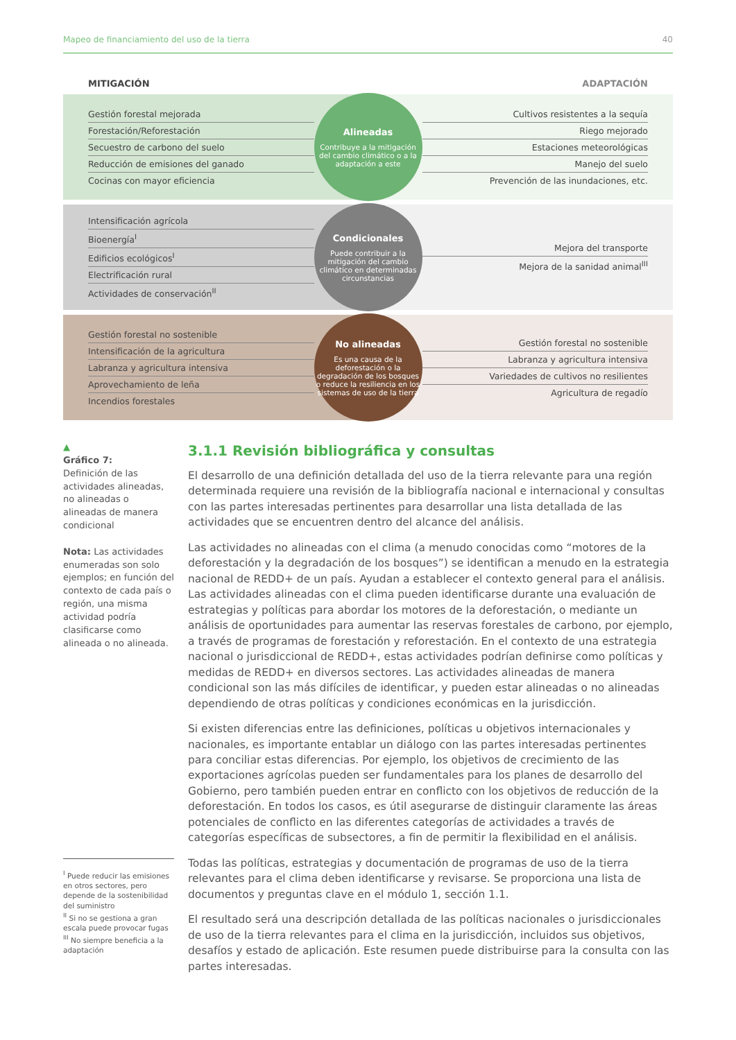Mapeo de financiamiento del uso de la tierra 40
MITIGACIÓN ADAPTACIÓN
Gestión forestal mejorada
Forestación/Reforestación
Secuestro de carbono del suelo
Reducción de emisiones del ganado
Cocinas con mayor eficiencia
Alineadas
Contribuye a la mitigación del cambio climático o a la adaptación a este
Cultivos resistentes a la sequía
Riego mejorado
Estaciones meteorológicas
Manejo del suelo
Prevención de las inundaciones, etc.
Intensificación agrícola
Bioenergía<sup>I</sup>
Edificios ecológicos<sup>I</sup>
Electrificación rural
Actividades de conservación<sup>II</sup>
Condicionales
Puede contribuir a la mitigación del cambio climático en determinadas circunstancias
Mejora del transporte
Mejora de la sanidad animal<sup>III</sup>
Gestión forestal no sostenible
Intensificación de la agricultura
Labranza y agricultura intensiva
Aprovechamiento de leña
Incendios forestales
No alineadas
Es una causa de la deforestación o la degradación de los bosques o reduce la resiliencia en los sistemas de uso de la tierra
Gestión forestal no sostenible
Labranza y agricultura intensiva
Variedades de cultivos no resilientes
Agricultura de regadío
▲
Gráfico 7:
Definición de las actividades alineadas, no alineadas o alineadas de manera condicional
Nota: Las actividades enumeradas son solo ejemplos; en función del contexto de cada país o región, una misma actividad podría clasificarse como alineada o no alineada.
<sup>I</sup> Puede reducir las emisiones en otros sectores, pero depende de la sostenibilidad del suministro
<sup>II</sup> Si no se gestiona a gran escala puede provocar fugas
<sup>III</sup> No siempre beneficia a la adaptación
3.1.1 Revisión bibliográfica y consultas
El desarrollo de una definición detallada del uso de la tierra relevante para una región determinada requiere una revisión de la bibliografía nacional e internacional y consultas con las partes interesadas pertinentes para desarrollar una lista detallada de las actividades que se encuentren dentro del alcance del análisis.
Las actividades no alineadas con el clima (a menudo conocidas como “motores de la deforestación y la degradación de los bosques”) se identifican a menudo en la estrategia nacional de REDD+ de un país. Ayudan a establecer el contexto general para el análisis. Las actividades alineadas con el clima pueden identificarse durante una evaluación de estrategias y políticas para abordar los motores de la deforestación, o mediante un análisis de oportunidades para aumentar las reservas forestales de carbono, por ejemplo, a través de programas de forestación y reforestación. En el contexto de una estrategia nacional o jurisdiccional de REDD+, estas actividades podrían definirse como políticas y medidas de REDD+ en diversos sectores. Las actividades alineadas de manera condicional son las más difíciles de identificar, y pueden estar alineadas o no alineadas dependiendo de otras políticas y condiciones económicas en la jurisdicción.
Si existen diferencias entre las definiciones, políticas u objetivos internacionales y nacionales, es importante entablar un diálogo con las partes interesadas pertinentes para conciliar estas diferencias. Por ejemplo, los objetivos de crecimiento de las exportaciones agrícolas pueden ser fundamentales para los planes de desarrollo del Gobierno, pero también pueden entrar en conflicto con los objetivos de reducción de la deforestación. En todos los casos, es útil asegurarse de distinguir claramente las áreas potenciales de conflicto en las diferentes categorías de actividades a través de categorías específicas de subsectores, a fin de permitir la flexibilidad en el análisis.
Todas las políticas, estrategias y documentación de programas de uso de la tierra relevantes para el clima deben identificarse y revisarse. Se proporciona una lista de documentos y preguntas clave en el módulo 1, sección 1.1.
El resultado será una descripción detallada de las políticas nacionales o jurisdiccionales de uso de la tierra relevantes para el clima en la jurisdicción, incluidos sus objetivos, desafíos y estado de aplicación. Este resumen puede distribuirse para la consulta con las partes interesadas.